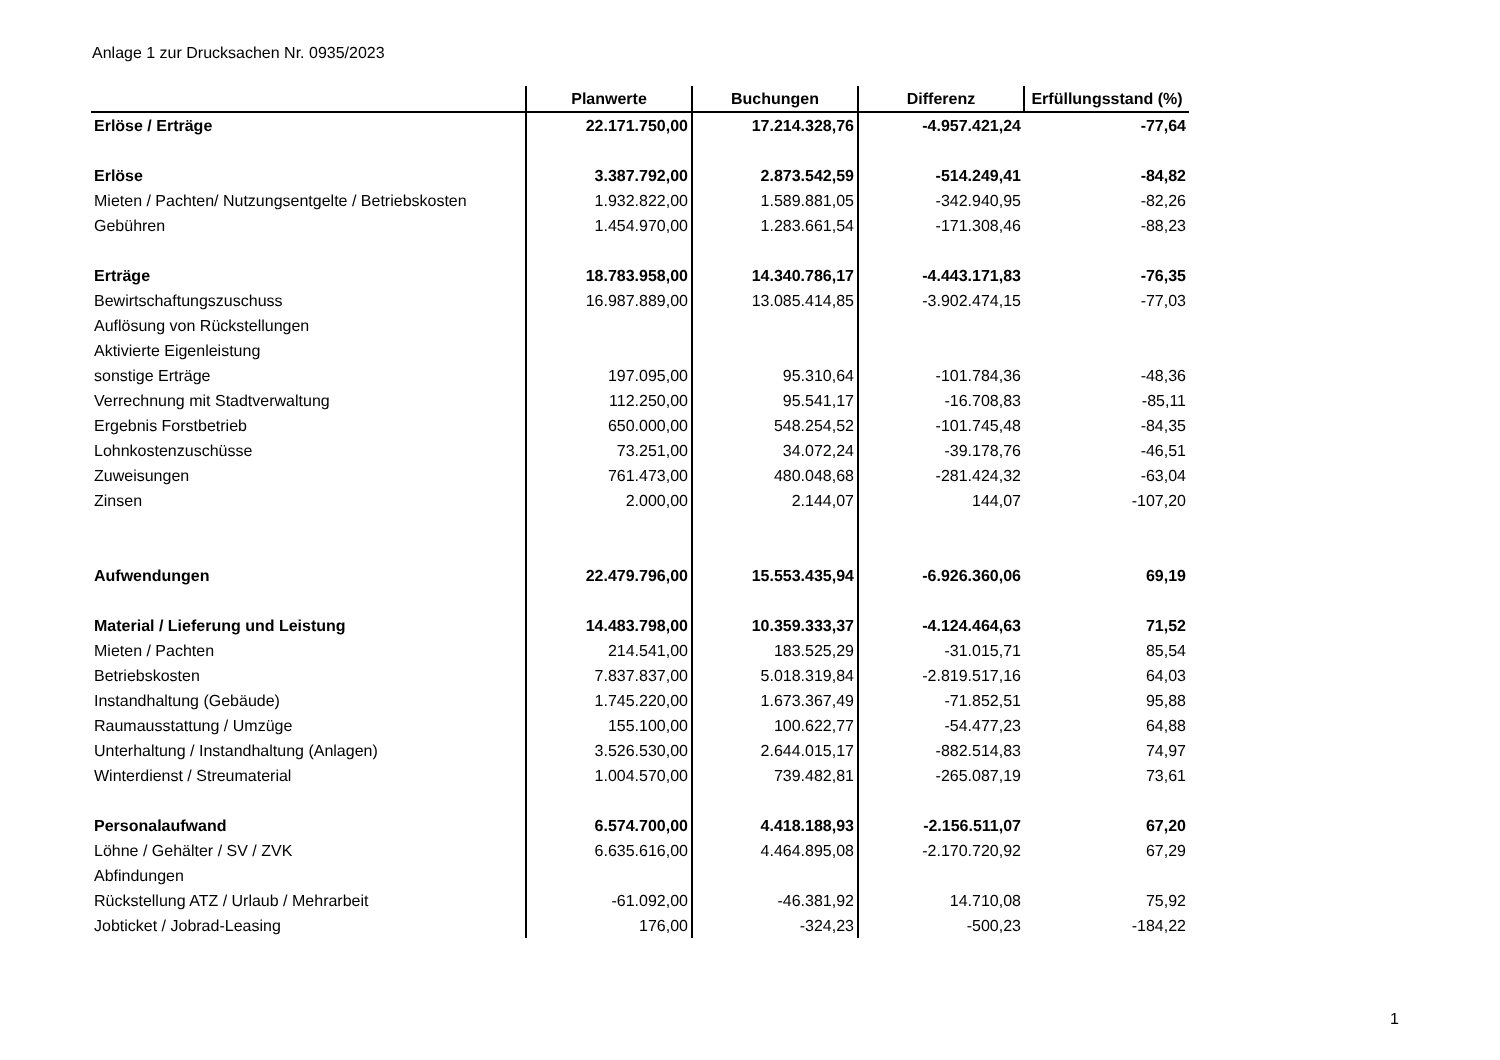Anlage 1 zur Drucksachen Nr. 0935/2023
| | Planwerte | Buchungen | Differenz | Erfüllungsstand (%) |
| --- | --- | --- | --- | --- |
| Erlöse / Erträge | 22.171.750,00 | 17.214.328,76 | -4.957.421,24 | -77,64 |
| Erlöse | 3.387.792,00 | 2.873.542,59 | -514.249,41 | -84,82 |
| Mieten / Pachten/ Nutzungsentgelte / Betriebskosten | 1.932.822,00 | 1.589.881,05 | -342.940,95 | -82,26 |
| Gebühren | 1.454.970,00 | 1.283.661,54 | -171.308,46 | -88,23 |
| Erträge | 18.783.958,00 | 14.340.786,17 | -4.443.171,83 | -76,35 |
| Bewirtschaftungszuschuss | 16.987.889,00 | 13.085.414,85 | -3.902.474,15 | -77,03 |
| Auflösung von Rückstellungen | | | | |
| Aktivierte Eigenleistung | | | | |
| sonstige Erträge | 197.095,00 | 95.310,64 | -101.784,36 | -48,36 |
| Verrechnung mit Stadtverwaltung | 112.250,00 | 95.541,17 | -16.708,83 | -85,11 |
| Ergebnis Forstbetrieb | 650.000,00 | 548.254,52 | -101.745,48 | -84,35 |
| Lohnkostenzuschüsse | 73.251,00 | 34.072,24 | -39.178,76 | -46,51 |
| Zuweisungen | 761.473,00 | 480.048,68 | -281.424,32 | -63,04 |
| Zinsen | 2.000,00 | 2.144,07 | 144,07 | -107,20 |
| Aufwendungen | 22.479.796,00 | 15.553.435,94 | -6.926.360,06 | 69,19 |
| Material / Lieferung und Leistung | 14.483.798,00 | 10.359.333,37 | -4.124.464,63 | 71,52 |
| Mieten / Pachten | 214.541,00 | 183.525,29 | -31.015,71 | 85,54 |
| Betriebskosten | 7.837.837,00 | 5.018.319,84 | -2.819.517,16 | 64,03 |
| Instandhaltung (Gebäude) | 1.745.220,00 | 1.673.367,49 | -71.852,51 | 95,88 |
| Raumausstattung / Umzüge | 155.100,00 | 100.622,77 | -54.477,23 | 64,88 |
| Unterhaltung / Instandhaltung (Anlagen) | 3.526.530,00 | 2.644.015,17 | -882.514,83 | 74,97 |
| Winterdienst / Streumaterial | 1.004.570,00 | 739.482,81 | -265.087,19 | 73,61 |
| Personalaufwand | 6.574.700,00 | 4.418.188,93 | -2.156.511,07 | 67,20 |
| Löhne / Gehälter / SV / ZVK | 6.635.616,00 | 4.464.895,08 | -2.170.720,92 | 67,29 |
| Abfindungen | | | | |
| Rückstellung ATZ / Urlaub / Mehrarbeit | -61.092,00 | -46.381,92 | 14.710,08 | 75,92 |
| Jobticket / Jobrad-Leasing | 176,00 | -324,23 | -500,23 | -184,22 |
1